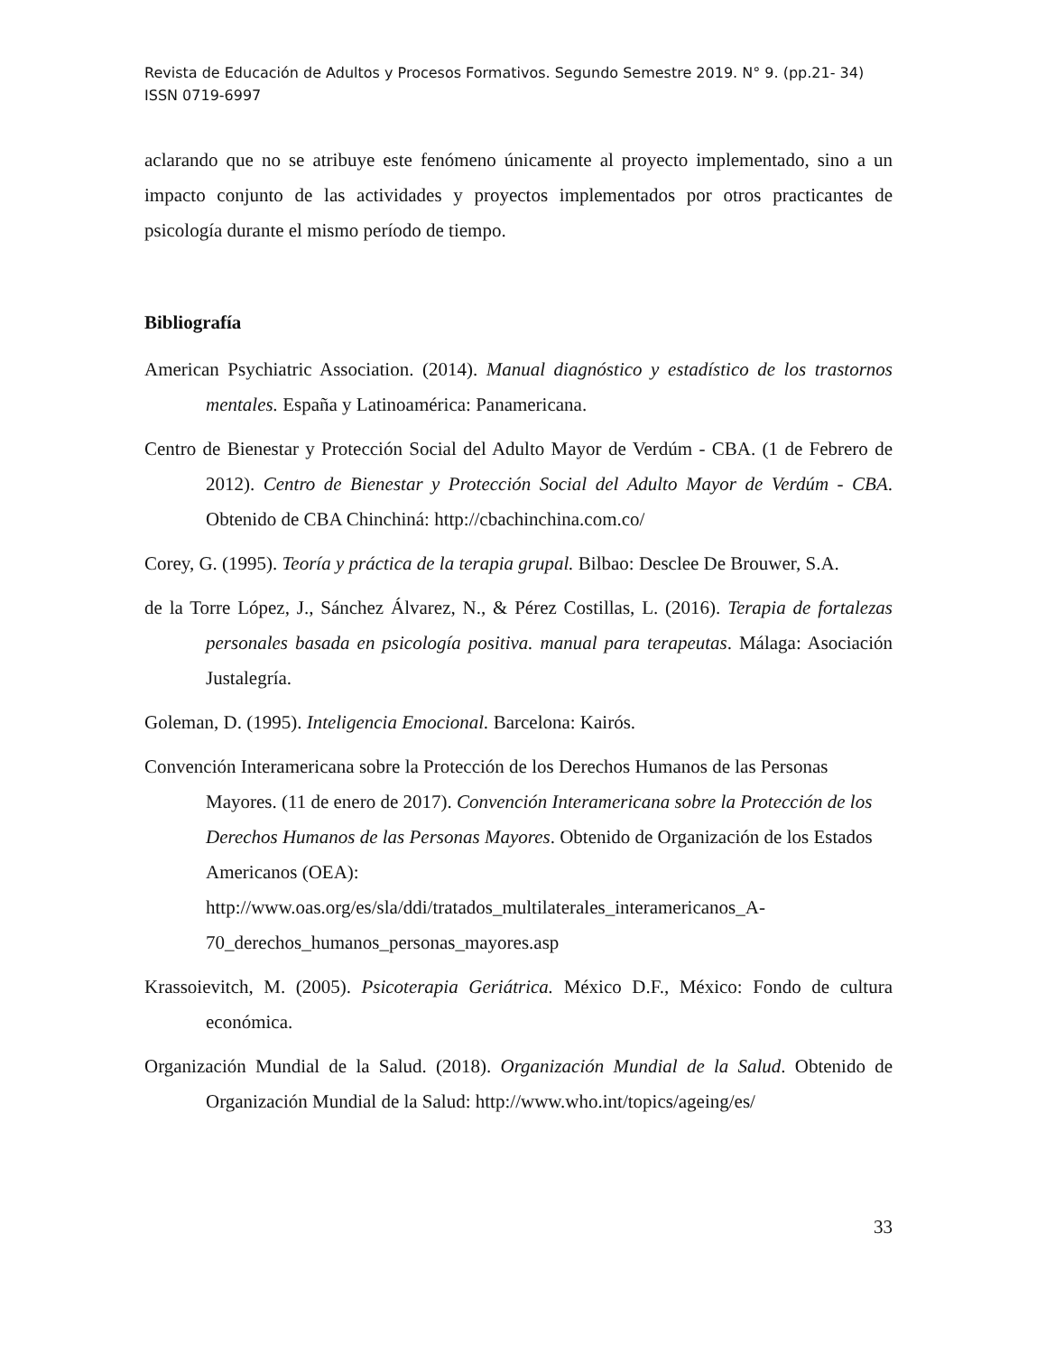Revista de Educación de Adultos y Procesos Formativos. Segundo Semestre 2019. N° 9. (pp.21- 34)
ISSN 0719-6997
aclarando que no se atribuye este fenómeno únicamente al proyecto implementado, sino a un impacto conjunto de las actividades y proyectos implementados por otros practicantes de psicología durante el mismo período de tiempo.
Bibliografía
American Psychiatric Association. (2014). Manual diagnóstico y estadístico de los trastornos mentales. España y Latinoamérica: Panamericana.
Centro de Bienestar y Protección Social del Adulto Mayor de Verdúm - CBA. (1 de Febrero de 2012). Centro de Bienestar y Protección Social del Adulto Mayor de Verdúm - CBA. Obtenido de CBA Chinchiná: http://cbachinchina.com.co/
Corey, G. (1995). Teoría y práctica de la terapia grupal. Bilbao: Desclee De Brouwer, S.A.
de la Torre López, J., Sánchez Álvarez, N., & Pérez Costillas, L. (2016). Terapia de fortalezas personales basada en psicología positiva. manual para terapeutas. Málaga: Asociación Justalegría.
Goleman, D. (1995). Inteligencia Emocional. Barcelona: Kairós.
Convención Interamericana sobre la Protección de los Derechos Humanos de las Personas Mayores. (11 de enero de 2017). Convención Interamericana sobre la Protección de los Derechos Humanos de las Personas Mayores. Obtenido de Organización de los Estados Americanos (OEA): http://www.oas.org/es/sla/ddi/tratados_multilaterales_interamericanos_A-70_derechos_humanos_personas_mayores.asp
Krassoievitch, M. (2005). Psicoterapia Geriátrica. México D.F., México: Fondo de cultura económica.
Organización Mundial de la Salud. (2018). Organización Mundial de la Salud. Obtenido de Organización Mundial de la Salud: http://www.who.int/topics/ageing/es/
33